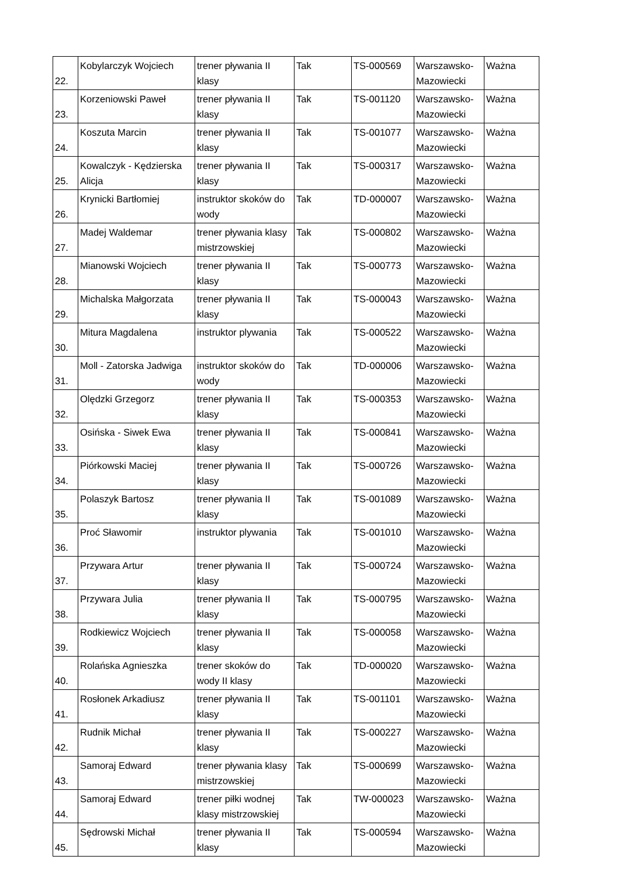| 22. | Kobylarczyk Wojciech | trener pływania II klasy | Tak | TS-000569 | Warszawsko-Mazowiecki | Ważna |
| 23. | Korzeniowski Paweł | trener pływania II klasy | Tak | TS-001120 | Warszawsko-Mazowiecki | Ważna |
| 24. | Koszuta Marcin | trener pływania II klasy | Tak | TS-001077 | Warszawsko-Mazowiecki | Ważna |
| 25. | Kowalczyk - Kędzierska Alicja | trener pływania II klasy | Tak | TS-000317 | Warszawsko-Mazowiecki | Ważna |
| 26. | Krynicki Bartłomiej | instruktor skoków do wody | Tak | TD-000007 | Warszawsko-Mazowiecki | Ważna |
| 27. | Madej Waldemar | trener pływania klasy mistrzowskiej | Tak | TS-000802 | Warszawsko-Mazowiecki | Ważna |
| 28. | Mianowski Wojciech | trener pływania II klasy | Tak | TS-000773 | Warszawsko-Mazowiecki | Ważna |
| 29. | Michalska Małgorzata | trener pływania II klasy | Tak | TS-000043 | Warszawsko-Mazowiecki | Ważna |
| 30. | Mitura Magdalena | instruktor plywania | Tak | TS-000522 | Warszawsko-Mazowiecki | Ważna |
| 31. | Moll - Zatorska Jadwiga | instruktor skoków do wody | Tak | TD-000006 | Warszawsko-Mazowiecki | Ważna |
| 32. | Olędzki Grzegorz | trener pływania II klasy | Tak | TS-000353 | Warszawsko-Mazowiecki | Ważna |
| 33. | Osińska - Siwek Ewa | trener pływania II klasy | Tak | TS-000841 | Warszawsko-Mazowiecki | Ważna |
| 34. | Piórkowski Maciej | trener pływania II klasy | Tak | TS-000726 | Warszawsko-Mazowiecki | Ważna |
| 35. | Polaszyk Bartosz | trener pływania II klasy | Tak | TS-001089 | Warszawsko-Mazowiecki | Ważna |
| 36. | Proć Sławomir | instruktor plywania | Tak | TS-001010 | Warszawsko-Mazowiecki | Ważna |
| 37. | Przywara Artur | trener pływania II klasy | Tak | TS-000724 | Warszawsko-Mazowiecki | Ważna |
| 38. | Przywara Julia | trener pływania II klasy | Tak | TS-000795 | Warszawsko-Mazowiecki | Ważna |
| 39. | Rodkiewicz Wojciech | trener pływania II klasy | Tak | TS-000058 | Warszawsko-Mazowiecki | Ważna |
| 40. | Rolańska Agnieszka | trener skoków do wody II klasy | Tak | TD-000020 | Warszawsko-Mazowiecki | Ważna |
| 41. | Rosłonek Arkadiusz | trener pływania II klasy | Tak | TS-001101 | Warszawsko-Mazowiecki | Ważna |
| 42. | Rudnik Michał | trener pływania II klasy | Tak | TS-000227 | Warszawsko-Mazowiecki | Ważna |
| 43. | Samoraj Edward | trener pływania klasy mistrzowskiej | Tak | TS-000699 | Warszawsko-Mazowiecki | Ważna |
| 44. | Samoraj Edward | trener piłki wodnej klasy mistrzowskiej | Tak | TW-000023 | Warszawsko-Mazowiecki | Ważna |
| 45. | Sędrowski Michał | trener pływania II klasy | Tak | TS-000594 | Warszawsko-Mazowiecki | Ważna |